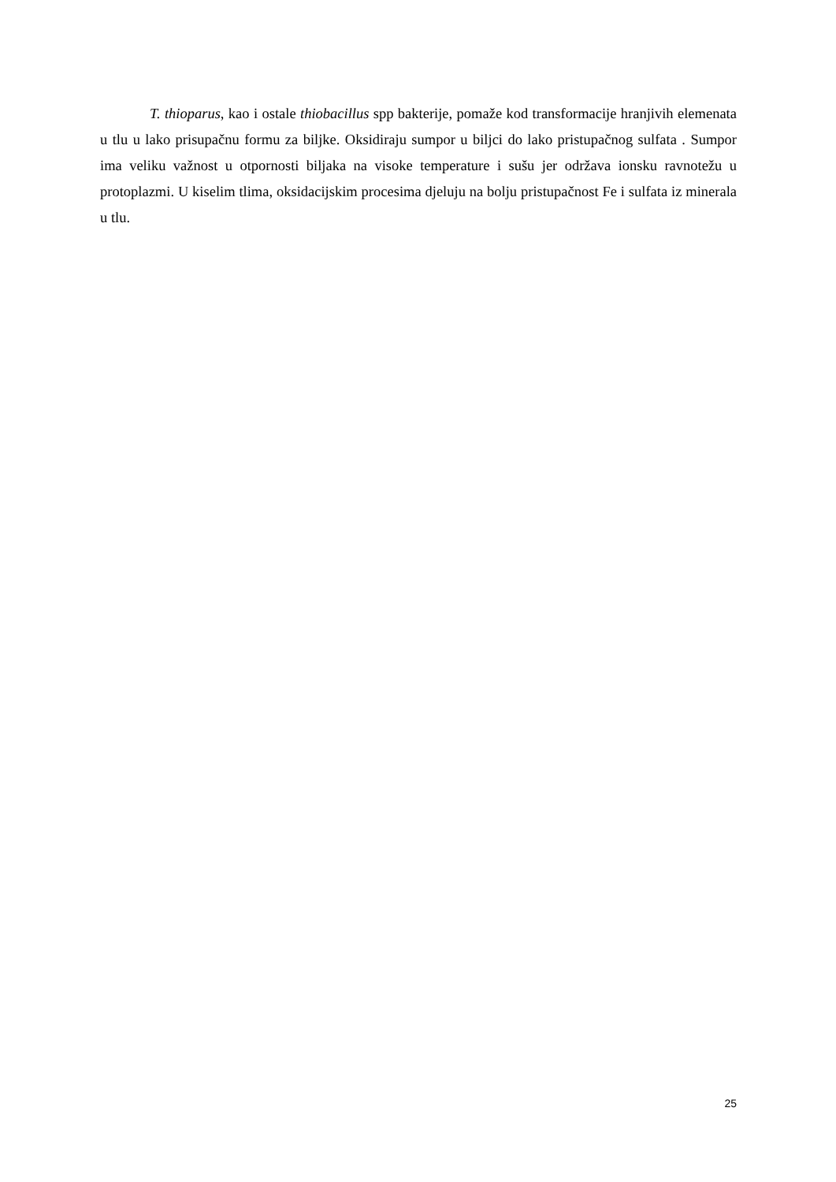T. thioparus, kao i ostale thiobacillus spp bakterije, pomaže kod transformacije hranjivih elemenata u tlu u lako prisupačnu formu za biljke. Oksidiraju sumpor u biljci do lako pristupačnog sulfata . Sumpor ima veliku važnost u otpornosti biljaka na visoke temperature i sušu jer održava ionsku ravnotežu u protoplazmi. U kiselim tlima, oksidacijskim procesima djeluju na bolju pristupačnost Fe i sulfata iz minerala u tlu.
25